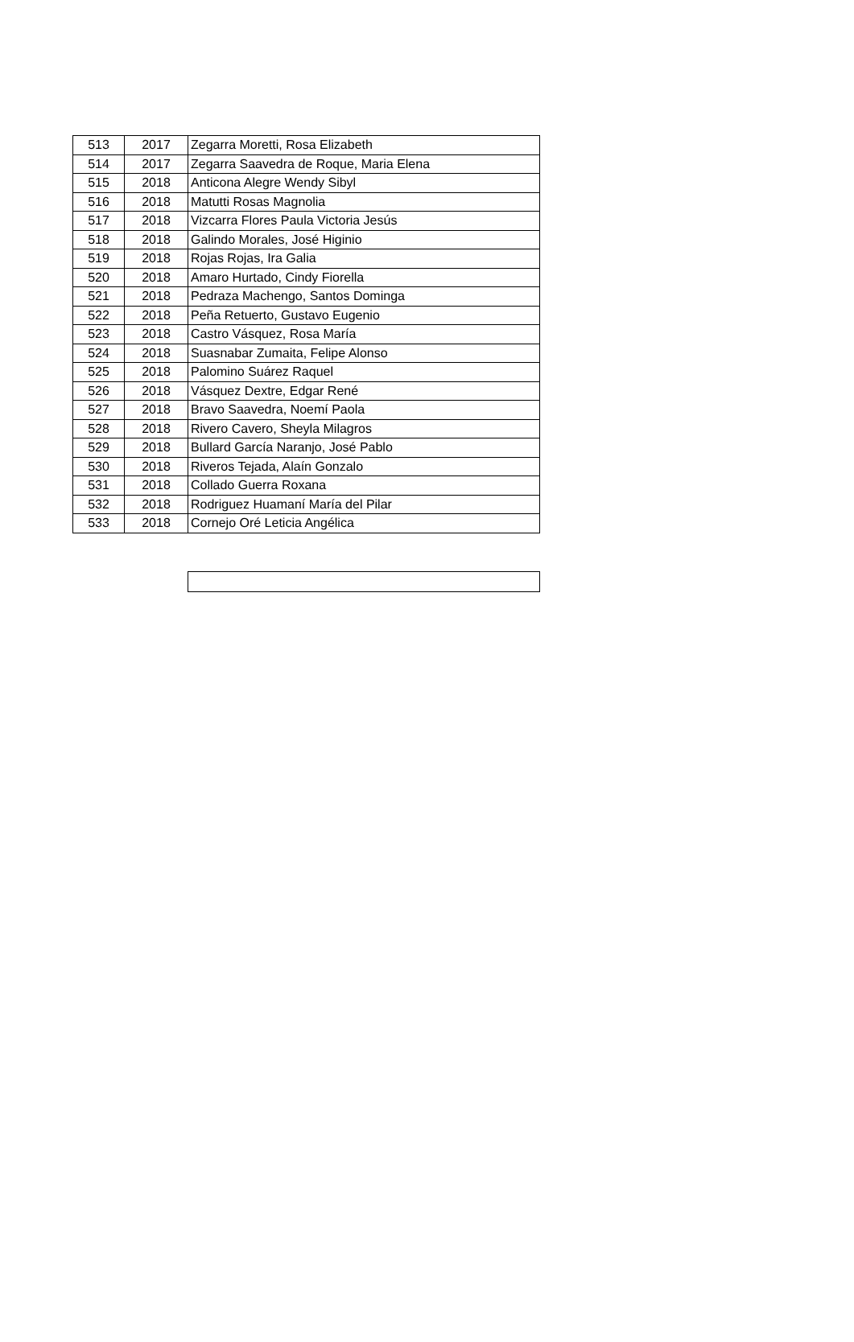| 513 | 2017 | Zegarra Moretti, Rosa Elizabeth |
| 514 | 2017 | Zegarra Saavedra de Roque, Maria Elena |
| 515 | 2018 | Anticona Alegre Wendy Sibyl |
| 516 | 2018 | Matutti Rosas Magnolia |
| 517 | 2018 | Vizcarra Flores Paula Victoria Jesús |
| 518 | 2018 | Galindo Morales, José Higinio |
| 519 | 2018 | Rojas Rojas, Ira Galia |
| 520 | 2018 | Amaro Hurtado, Cindy Fiorella |
| 521 | 2018 | Pedraza Machengo, Santos Dominga |
| 522 | 2018 | Peña Retuerto, Gustavo Eugenio |
| 523 | 2018 | Castro Vásquez, Rosa María |
| 524 | 2018 | Suasnabar Zumaita, Felipe Alonso |
| 525 | 2018 | Palomino Suárez Raquel |
| 526 | 2018 | Vásquez Dextre, Edgar René |
| 527 | 2018 | Bravo Saavedra, Noemí Paola |
| 528 | 2018 | Rivero Cavero, Sheyla Milagros |
| 529 | 2018 | Bullard García Naranjo, José Pablo |
| 530 | 2018 | Riveros Tejada, Alaín Gonzalo |
| 531 | 2018 | Collado Guerra Roxana |
| 532 | 2018 | Rodriguez Huamaní María del Pilar |
| 533 | 2018 | Cornejo Oré Leticia Angélica |